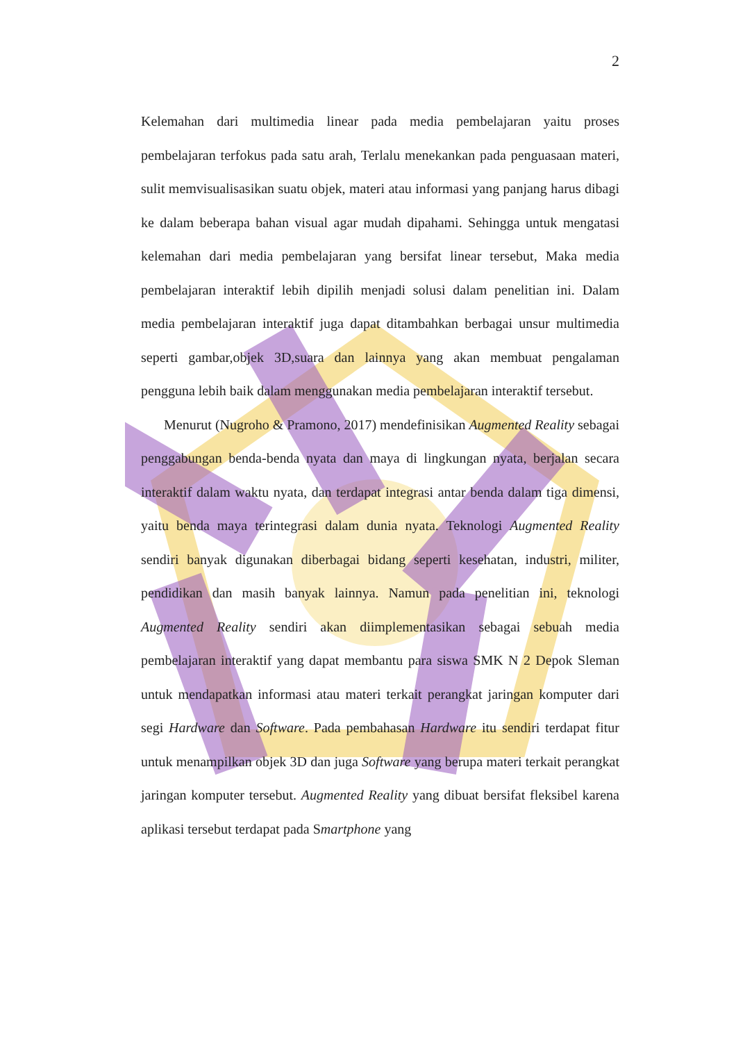2
Kelemahan dari multimedia linear pada media pembelajaran yaitu proses pembelajaran terfokus pada satu arah, Terlalu menekankan pada penguasaan materi, sulit memvisualisasikan suatu objek, materi atau informasi yang panjang harus dibagi ke dalam beberapa bahan visual agar mudah dipahami. Sehingga untuk mengatasi kelemahan dari media pembelajaran yang bersifat linear tersebut, Maka media pembelajaran interaktif lebih dipilih menjadi solusi dalam penelitian ini. Dalam media pembelajaran interaktif juga dapat ditambahkan berbagai unsur multimedia seperti gambar,objek 3D,suara dan lainnya yang akan membuat pengalaman pengguna lebih baik dalam menggunakan media pembelajaran interaktif tersebut.
Menurut (Nugroho & Pramono, 2017) mendefinisikan Augmented Reality sebagai penggabungan benda-benda nyata dan maya di lingkungan nyata, berjalan secara interaktif dalam waktu nyata, dan terdapat integrasi antar benda dalam tiga dimensi, yaitu benda maya terintegrasi dalam dunia nyata. Teknologi Augmented Reality sendiri banyak digunakan diberbagai bidang seperti kesehatan, industri, militer, pendidikan dan masih banyak lainnya. Namun pada penelitian ini, teknologi Augmented Reality sendiri akan diimplementasikan sebagai sebuah media pembelajaran interaktif yang dapat membantu para siswa SMK N 2 Depok Sleman untuk mendapatkan informasi atau materi terkait perangkat jaringan komputer dari segi Hardware dan Software. Pada pembahasan Hardware itu sendiri terdapat fitur untuk menampilkan objek 3D dan juga Software yang berupa materi terkait perangkat jaringan komputer tersebut. Augmented Reality yang dibuat bersifat fleksibel karena aplikasi tersebut terdapat pada Smartphone yang